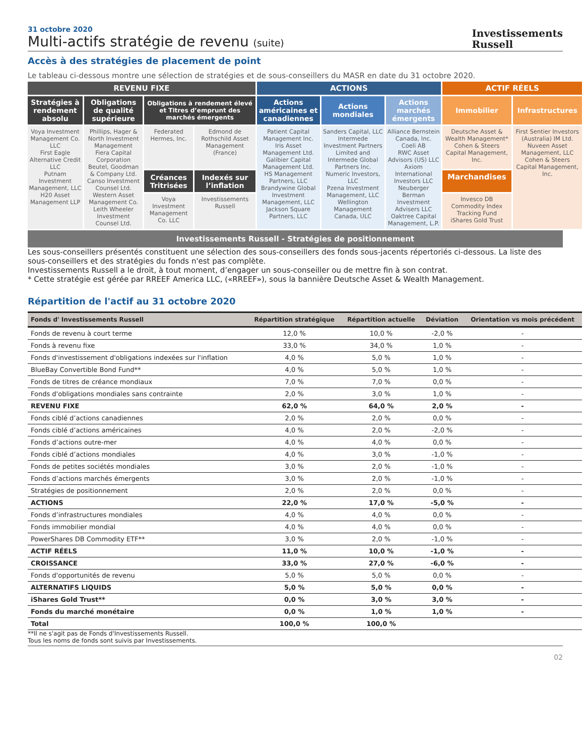31 octobre 2020
Multi-actifs stratégie de revenu (suite)
Investissements
Russell
Accès à des stratégies de placement de point
Le tableau ci-dessous montre une sélection de stratégies et de sous-conseillers du MASR en date du 31 octobre 2020.
| REVENU FIXE | | | | ACTIONS | | | ACTIF RÉELS | |
| Stratégies à rendement absolu | Obligations de qualité supérieure | Obligations à rendement élevé et Titres d’emprunt des marchés émergents | | Actions américaines et canadiennes | Actions mondiales | Actions marchés émergents | Immobilier | Infrastructures |
| Voya Investment Management Co. LLC First Eagle Alternative Credit LLC Putnam Investment Management, LLC H20 Asset Management LLP | Phillips, Hager & North Investment Management Fiera Capital Corporation Beutel, Goodman & Company Ltd. Canso Investment Counsel Ltd. Western Asset Management Co. Leith Wheeler Investment Counsel Ltd. | Federated Hermes, Inc. | Edmond de Rothschild Asset Management (France) | Patient Capital Management Inc. Iris Asset Management Ltd. Galibier Capital Management Ltd. HS Management Partners, LLC Brandywine Global Investment Management, LLC Jackson Square Partners, LLC | Sanders Capital, LLC Intermede Investment Partners Limited and Intermede Global Partners Inc. Numeric Investors, LLC Pzena Investment Management, LLC Wellington Management Canada, ULC | Alliance Bernstein Canada, Inc. Coeli AB RWC Asset Advisors (US) LLC Axiom International Investors LLC Neuberger Berman Investment Advisers LLC Oaktree Capital Management, L.P. | Deutsche Asset & Wealth Management* Cohen & Steers Capital Management, Inc. | First Sentier Investors (Australia) IM Ltd. Nuveen Asset Management, LLC Cohen & Steers Capital Management, Inc. |
| | | Créances Tritrisées | Indexés sur l’inflation | | | | Marchandises | |
| | | Voya Investment Management Co. LLC | Investissements Russell | | | | Invesco DB Commodity Index Tracking Fund iShares Gold Trust | |
Investissements Russell - Stratégies de positionnement
Les sous-conseillers présentés constituent une sélection des sous-conseillers des fonds sous-jacents répertoriés ci-dessous. La liste des sous-conseillers et des stratégies du fonds n'est pas complète.
Investissements Russell a le droit, à tout moment, d’engager un sous-conseiller ou de mettre fin à son contrat.
* Cette stratégie est gérée par RREEF America LLC, («RREEF»), sous la bannière Deutsche Asset & Wealth Management.
Répartition de l'actif au 31 octobre 2020
| Fonds d' Investissements Russell | Répartition stratégique | Répartition actuelle | Déviation | Orientation vs mois précédent |
| --- | --- | --- | --- | --- |
| Fonds de revenu à court terme | 12,0 % | 10,0 % | -2,0 % | - |
| Fonds à revenu fixe | 33,0 % | 34,0 % | 1,0 % | - |
| Fonds d'investissement d'obligations indexées sur l'inflation | 4,0 % | 5,0 % | 1,0 % | - |
| BlueBay Convertible Bond Fund** | 4,0 % | 5,0 % | 1,0 % | - |
| Fonds de titres de créance mondiaux | 7,0 % | 7,0 % | 0,0 % | - |
| Fonds d'obligations mondiales sans contrainte | 2,0 % | 3,0 % | 1,0 % | - |
| REVENU FIXE | 62,0 % | 64,0 % | 2,0 % | - |
| Fonds ciblé d’actions canadiennes | 2,0 % | 2,0 % | 0,0 % | - |
| Fonds ciblé d’actions américaines | 4,0 % | 2,0 % | -2,0 % | - |
| Fonds d’actions outre-mer | 4,0 % | 4,0 % | 0,0 % | - |
| Fonds ciblé d’actions mondiales | 4,0 % | 3,0 % | -1,0 % | - |
| Fonds de petites sociétés mondiales | 3,0 % | 2,0 % | -1,0 % | - |
| Fonds d’actions marchés émergents | 3,0 % | 2,0 % | -1,0 % | - |
| Stratégies de positionnement | 2,0 % | 2,0 % | 0,0 % | - |
| ACTIONS | 22,0 % | 17,0 % | -5,0 % | - |
| Fonds d’infrastructures mondiales | 4,0 % | 4,0 % | 0,0 % | - |
| Fonds immobilier mondial | 4,0 % | 4,0 % | 0,0 % | - |
| PowerShares DB Commodity ETF** | 3,0 % | 2,0 % | -1,0 % | - |
| ACTIF RÉELS | 11,0 % | 10,0 % | -1,0 % | - |
| CROISSANCE | 33,0 % | 27,0 % | -6,0 % | - |
| Fonds d'opportunités de revenu | 5,0 % | 5,0 % | 0,0 % | - |
| ALTERNATIFS LIQUIDS | 5,0 % | 5,0 % | 0,0 % | - |
| iShares Gold Trust** | 0,0 % | 3,0 % | 3,0 % | - |
| Fonds du marché monétaire | 0,0 % | 1,0 % | 1,0 % | - |
| Total | 100,0 % | 100,0 % | | |
**Il ne s'agit pas de Fonds d'Investissements Russell.
Tous les noms de fonds sont suivis par Investissements.
02